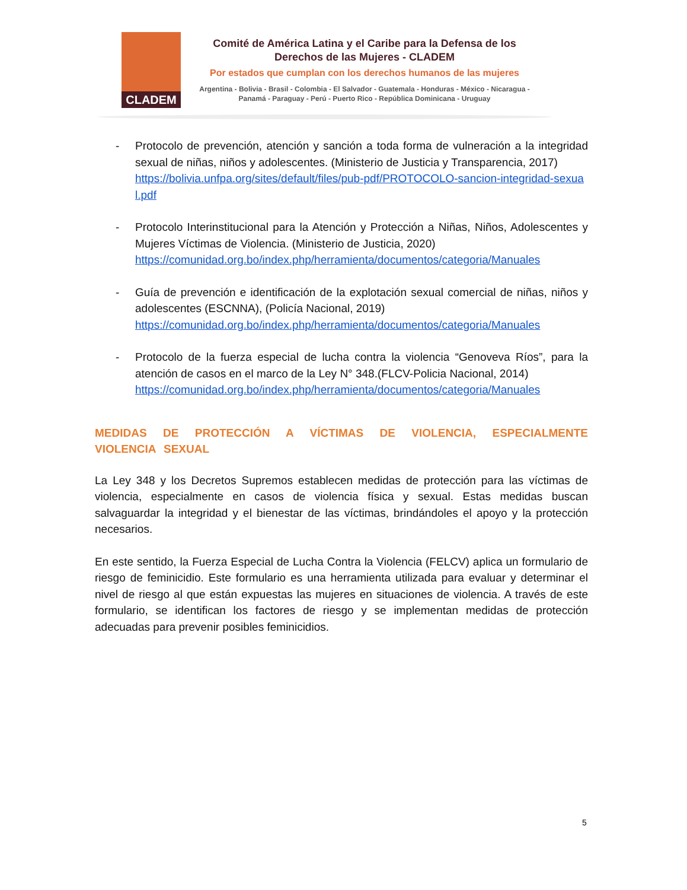CLADEM
Comité de América Latina y el Caribe para la Defensa de los Derechos de las Mujeres - CLADEM
Por estados que cumplan con los derechos humanos de las mujeres
Argentina - Bolivia - Brasil - Colombia - El Salvador - Guatemala - Honduras - México - Nicaragua - Panamá - Paraguay - Perú - Puerto Rico - República Dominicana - Uruguay
- Protocolo de prevención, atención y sanción a toda forma de vulneración a la integridad sexual de niñas, niños y adolescentes. (Ministerio de Justicia y Transparencia, 2017)
https://bolivia.unfpa.org/sites/default/files/pub-pdf/PROTOCOLO-sancion-integridad-sexual.pdf
- Protocolo Interinstitucional para la Atención y Protección a Niñas, Niños, Adolescentes y Mujeres Víctimas de Violencia. (Ministerio de Justicia, 2020)
https://comunidad.org.bo/index.php/herramienta/documentos/categoria/Manuales
- Guía de prevención e identificación de la explotación sexual comercial de niñas, niños y adolescentes (ESCNNA), (Policía Nacional, 2019)
https://comunidad.org.bo/index.php/herramienta/documentos/categoria/Manuales
- Protocolo de la fuerza especial de lucha contra la violencia “Genoveva Ríos”, para la atención de casos en el marco de la Ley N° 348.(FLCV-Policia Nacional, 2014)
https://comunidad.org.bo/index.php/herramienta/documentos/categoria/Manuales
MEDIDAS DE PROTECCIÓN A VÍCTIMAS DE VIOLENCIA, ESPECIALMENTE VIOLENCIA SEXUAL
La Ley 348 y los Decretos Supremos establecen medidas de protección para las víctimas de violencia, especialmente en casos de violencia física y sexual. Estas medidas buscan salvaguardar la integridad y el bienestar de las víctimas, brindándoles el apoyo y la protección necesarios.
En este sentido, la Fuerza Especial de Lucha Contra la Violencia (FELCV) aplica un formulario de riesgo de feminicidio. Este formulario es una herramienta utilizada para evaluar y determinar el nivel de riesgo al que están expuestas las mujeres en situaciones de violencia. A través de este formulario, se identifican los factores de riesgo y se implementan medidas de protección adecuadas para prevenir posibles feminicidios.
5